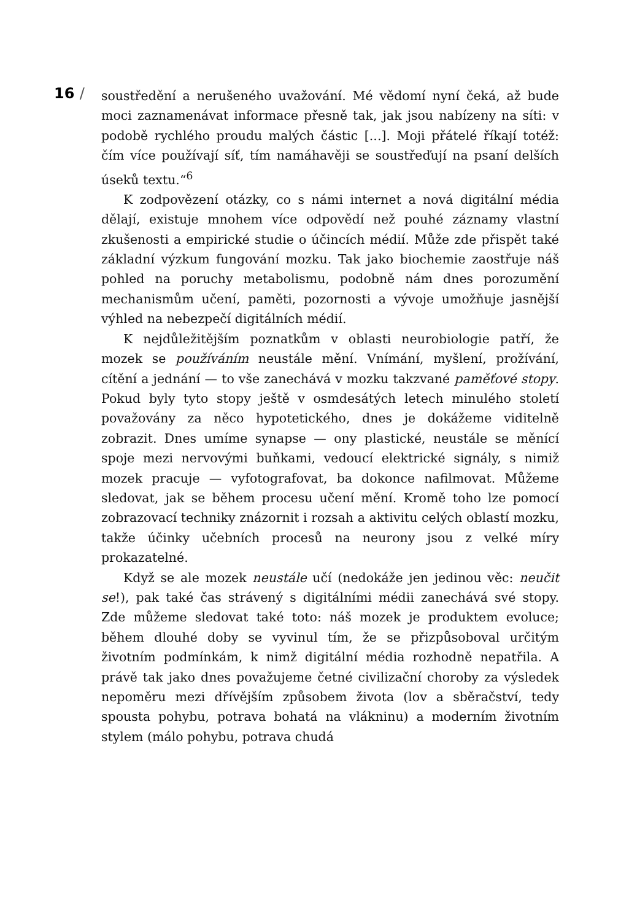16 /
soustředění a nerušeného uvažování. Mé vědomí nyní čeká, až bude moci zaznamenávat informace přesně tak, jak jsou nabízeny na síti: v podobě rychlého proudu malých částic [...]. Moji přátelé říkají totéž: čím více používají síť, tím namáhavěji se soustřeďují na psaní delších úseků textu.“<sup>6</sup>
K zodpovězení otázky, co s námi internet a nová digitální média dělají, existuje mnohem více odpovědí než pouhé záznamy vlastní zkušenosti a empirické studie o účincích médií. Může zde přispět také základní výzkum fungování mozku. Tak jako biochemie zaostřuje náš pohled na poruchy metabolismu, podobně nám dnes porozumění mechanismům učení, paměti, pozornosti a vývoje umožňuje jasnější výhled na nebezpečí digitálních médií.
K nejdůležitějším poznatkům v oblasti neurobiologie patří, že mozek se používáním neustále mění. Vnímání, myšlení, prožívání, cítění a jednání — to vše zanechává v mozku takzvané paměťové stopy. Pokud byly tyto stopy ještě v osmdesátých letech minulého století považovány za něco hypotetického, dnes je dokážeme viditelně zobrazit. Dnes umíme synapse — ony plastické, neustále se měnící spoje mezi nervovými buňkami, vedoucí elektrické signály, s nimiž mozek pracuje — vyfotografovat, ba dokonce nafilmovat. Můžeme sledovat, jak se během procesu učení mění. Kromě toho lze pomocí zobrazovací techniky znázornit i rozsah a aktivitu celých oblastí mozku, takže účinky učebních procesů na neurony jsou z velké míry prokazatelné.
Když se ale mozek neustále učí (nedokáže jen jedinou věc: neučit se!), pak také čas strávený s digitálními médii zanechává své stopy. Zde můžeme sledovat také toto: náš mozek je produktem evoluce; během dlouhé doby se vyvinul tím, že se přizpůsoboval určitým životním podmínkám, k nimž digitální média rozhodně nepatřila. A právě tak jako dnes považujeme četné civilizační choroby za výsledek nepoměru mezi dřívějším způsobem života (lov a sběračství, tedy spousta pohybu, potrava bohatá na vlákninu) a moderním životním stylem (málo pohybu, potrava chudá